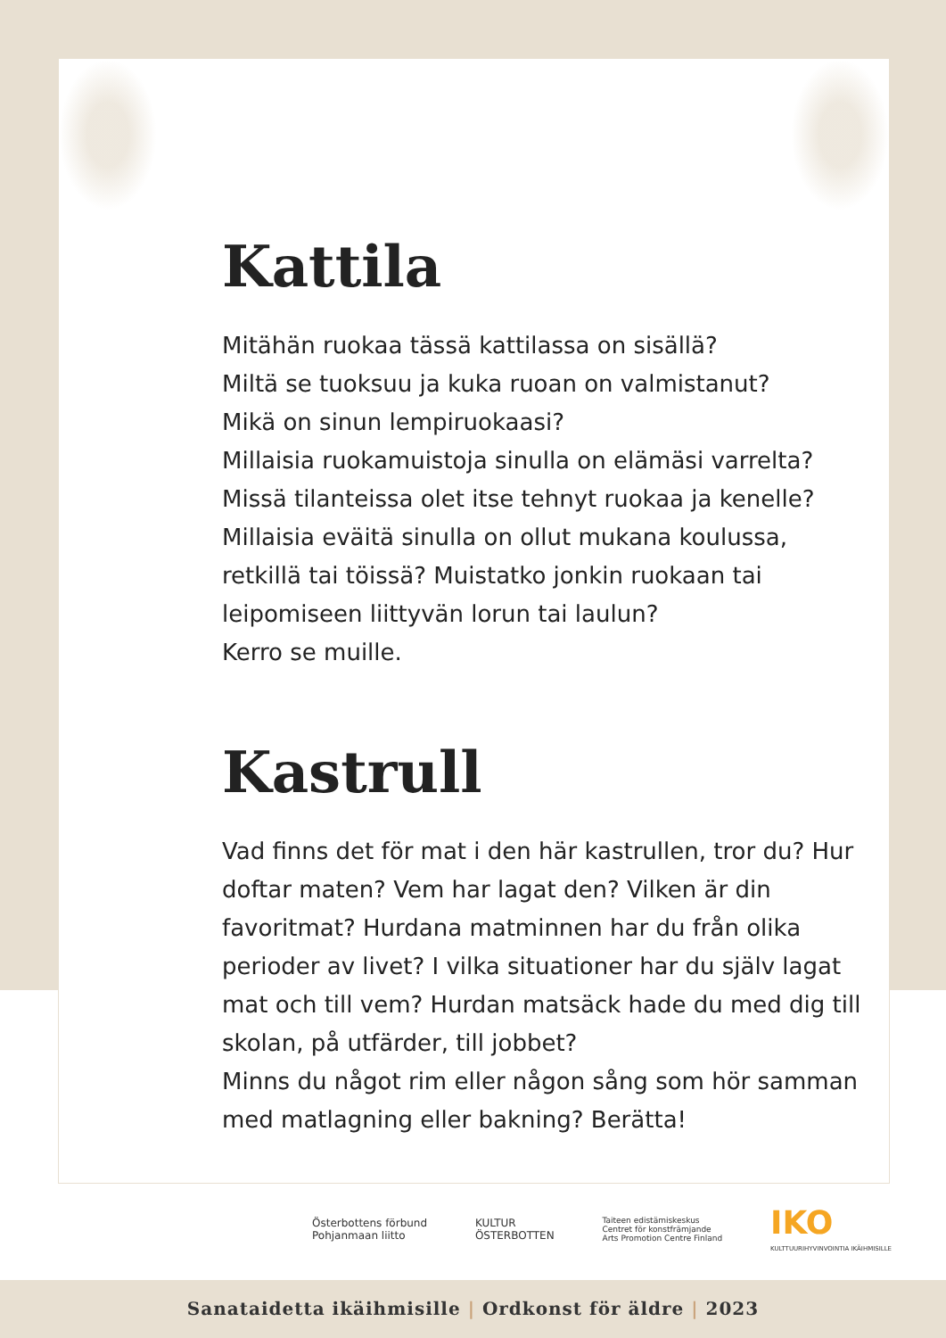Kattila
Mitähän ruokaa tässä kattilassa on sisällä?
Miltä se tuoksuu ja kuka ruoan on valmistanut?
Mikä on sinun lempiruokaasi?
Millaisia ruokamuistoja sinulla on elämäsi varrelta?
Missä tilanteissa olet itse tehnyt ruokaa ja kenelle?
Millaisia eväitä sinulla on ollut mukana koulussa, retkillä tai töissä? Muistatko jonkin ruokaan tai leipomiseen liittyvän lorun tai laulun?
Kerro se muille.
Kastrull
Vad finns det för mat i den här kastrullen, tror du? Hur doftar maten? Vem har lagat den? Vilken är din favoritmat? Hurdana matminnen har du från olika perioder av livet? I vilka situationer har du själv lagat mat och till vem? Hurdan matsäck hade du med dig till skolan, på utfärder, till jobbet?
Minns du något rim eller någon sång som hör samman med matlagning eller bakning? Berätta!
Österbottens förbund
Pohjanmaan liitto
KULTUR
ÖSTERBOTTEN
Taiteen edistämiskeskus
Centret för konstfrämjande
Arts Promotion Centre Finland
IKO
KULTTUURIHYVINVOINTIA IKÄIHMISILLE
Sanataidetta ikäihmisille | Ordkonst för äldre | 2023